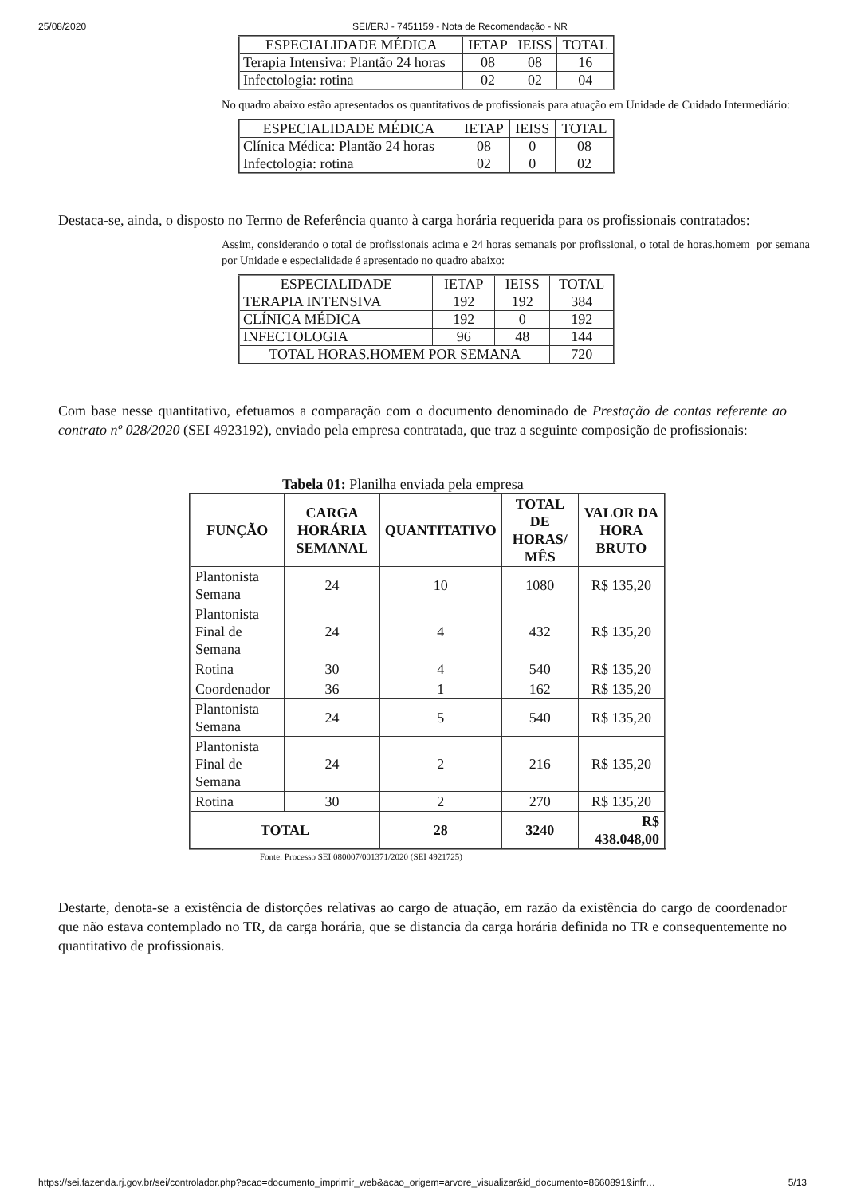25/08/2020 SEI/ERJ - 7451159 - Nota de Recomendação - NR
| ESPECIALIDADE MÉDICA | IETAP | IEISS | TOTAL |
| Terapia Intensiva: Plantão 24 horas | 08 | 08 | 16 |
| Infectologia: rotina | 02 | 02 | 04 |
No quadro abaixo estão apresentados os quantitativos de profissionais para atuação em Unidade de Cuidado Intermediário:
| ESPECIALIDADE MÉDICA | IETAP | IEISS | TOTAL |
| Clínica Médica: Plantão 24 horas | 08 | 0 | 08 |
| Infectologia: rotina | 02 | 0 | 02 |
Destaca-se, ainda, o disposto no Termo de Referência quanto à carga horária requerida para os profissionais contratados:
Assim, considerando o total de profissionais acima e 24 horas semanais por profissional, o total de horas.homem por semana por Unidade e especialidade é apresentado no quadro abaixo:
| ESPECIALIDADE | IETAP | IEISS | TOTAL |
| TERAPIA INTENSIVA | 192 | 192 | 384 |
| CLÍNICA MÉDICA | 192 | 0 | 192 |
| INFECTOLOGIA | 96 | 48 | 144 |
| TOTAL HORAS.HOMEM POR SEMANA | | | 720 |
Com base nesse quantitativo, efetuamos a comparação com o documento denominado de Prestação de contas referente ao contrato nº 028/2020 (SEI 4923192), enviado pela empresa contratada, que traz a seguinte composição de profissionais:
Tabela 01: Planilha enviada pela empresa
| FUNÇÃO | CARGA HORÁRIA SEMANAL | QUANTITATIVO | TOTAL DE HORAS/ MÊS | VALOR DA HORA BRUTO |
| --- | --- | --- | --- | --- |
| Plantonista Semana | 24 | 10 | 1080 | R$ 135,20 |
| Plantonista Final de Semana | 24 | 4 | 432 | R$ 135,20 |
| Rotina | 30 | 4 | 540 | R$ 135,20 |
| Coordenador | 36 | 1 | 162 | R$ 135,20 |
| Plantonista Semana | 24 | 5 | 540 | R$ 135,20 |
| Plantonista Final de Semana | 24 | 2 | 216 | R$ 135,20 |
| Rotina | 30 | 2 | 270 | R$ 135,20 |
| TOTAL | | 28 | 3240 | R$ 438.048,00 |
Fonte: Processo SEI 080007/001371/2020 (SEI 4921725)
Destarte, denota-se a existência de distorções relativas ao cargo de atuação, em razão da existência do cargo de coordenador que não estava contemplado no TR, da carga horária, que se distancia da carga horária definida no TR e consequentemente no quantitativo de profissionais.
https://sei.fazenda.rj.gov.br/sei/controlador.php?acao=documento_imprimir_web&acao_origem=arvore_visualizar&id_documento=8660891&infr… 5/13